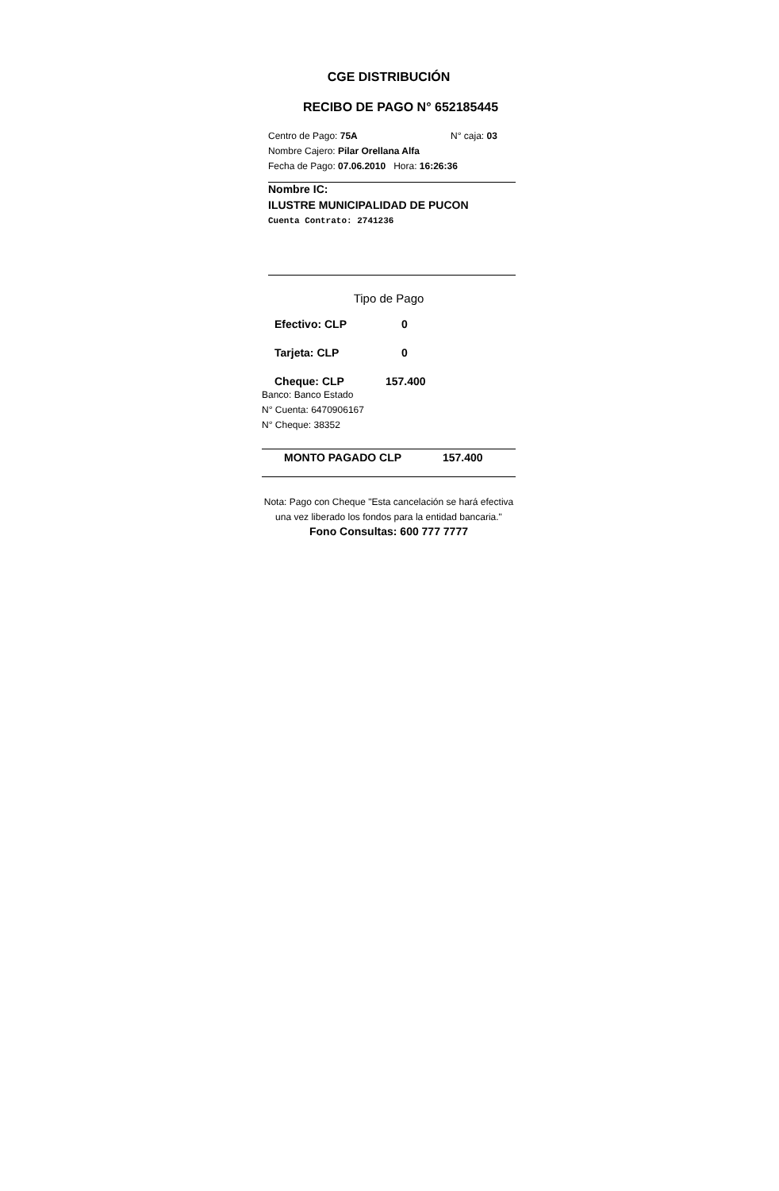CGE DISTRIBUCIÓN
RECIBO DE PAGO N° 652185445
Centro de Pago: 75A N° caja: 03
Nombre Cajero: Pilar Orellana Alfa
Fecha de Pago: 07.06.2010 Hora: 16:26:36
Nombre IC:
ILUSTRE MUNICIPALIDAD DE PUCON
Cuenta Contrato: 2741236
Tipo de Pago
Efectivo: CLP 0
Tarjeta: CLP 0
Cheque: CLP 157.400
Banco: Banco Estado
N° Cuenta: 6470906167
N° Cheque: 38352
MONTO PAGADO CLP 157.400
Nota: Pago con Cheque "Esta cancelación se hará efectiva una vez liberado los fondos para la entidad bancaria."
Fono Consultas: 600 777 7777